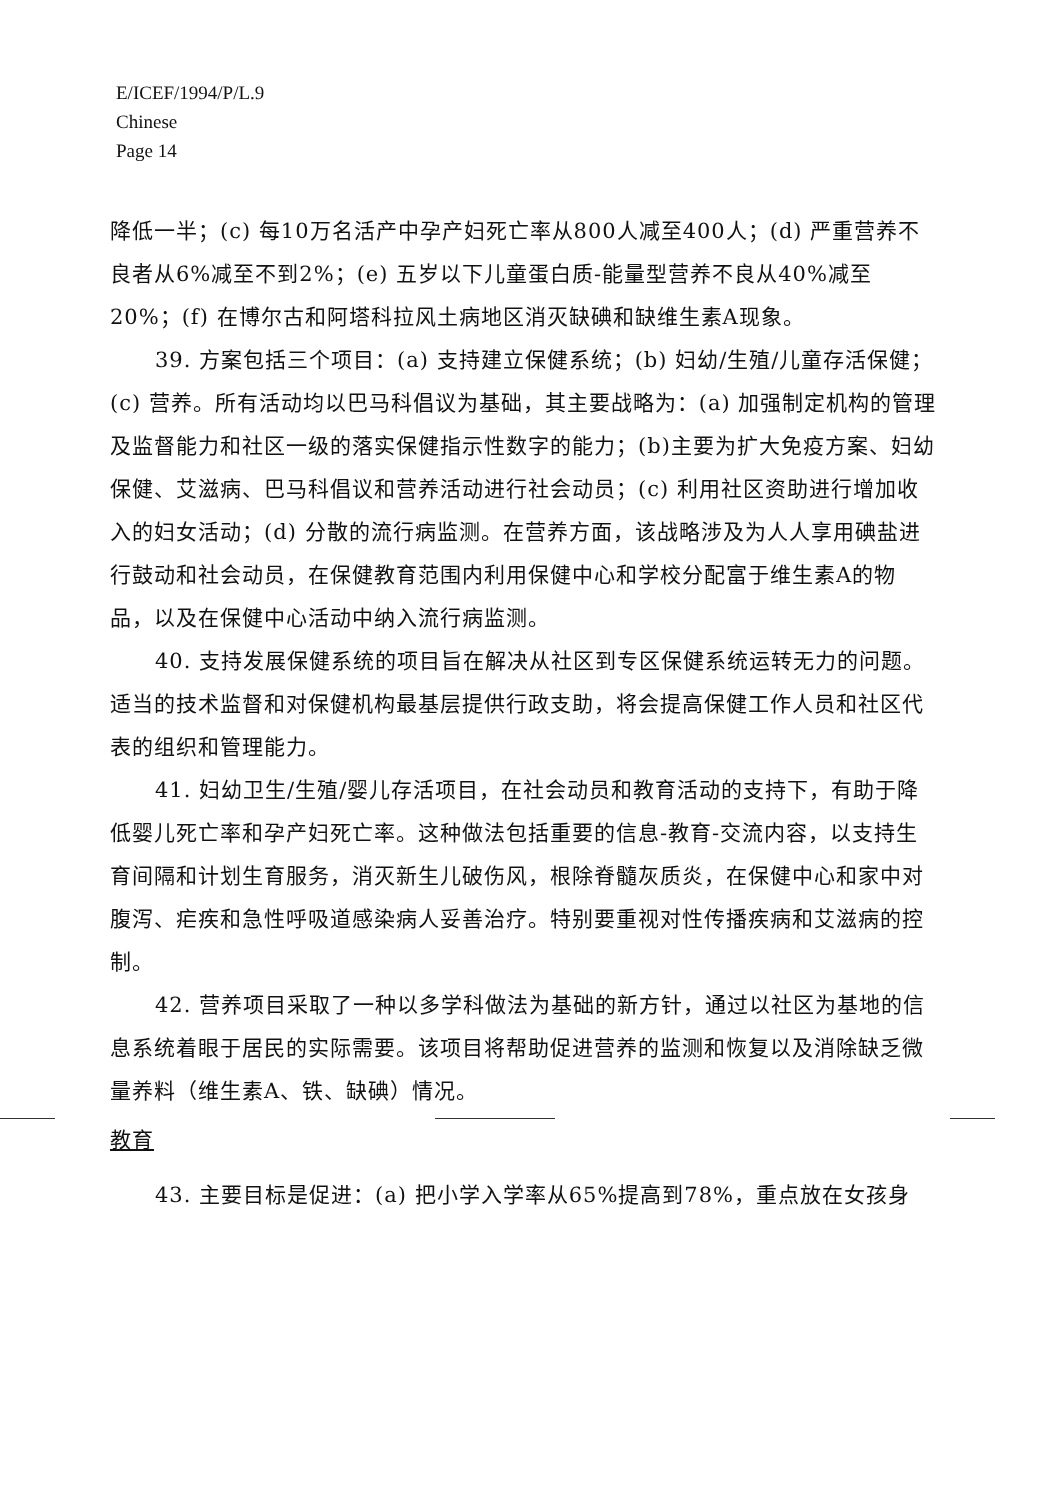E/ICEF/1994/P/L.9
Chinese
Page 14
降低一半；(c) 每10万名活产中孕产妇死亡率从800人减至400人；(d) 严重营养不良者从6%减至不到2%；(e) 五岁以下儿童蛋白质-能量型营养不良从40%减至20%；(f) 在博尔古和阿塔科拉风土病地区消灭缺碘和缺维生素A现象。
39. 方案包括三个项目：(a) 支持建立保健系统；(b) 妇幼/生殖/儿童存活保健；(c) 营养。所有活动均以巴马科倡议为基础，其主要战略为：(a) 加强制定机构的管理及监督能力和社区一级的落实保健指示性数字的能力；(b)主要为扩大免疫方案、妇幼保健、艾滋病、巴马科倡议和营养活动进行社会动员；(c) 利用社区资助进行增加收入的妇女活动；(d) 分散的流行病监测。在营养方面，该战略涉及为人人享用碘盐进行鼓动和社会动员，在保健教育范围内利用保健中心和学校分配富于维生素A的物品，以及在保健中心活动中纳入流行病监测。
40. 支持发展保健系统的项目旨在解决从社区到专区保健系统运转无力的问题。适当的技术监督和对保健机构最基层提供行政支助，将会提高保健工作人员和社区代表的组织和管理能力。
41. 妇幼卫生/生殖/婴儿存活项目，在社会动员和教育活动的支持下，有助于降低婴儿死亡率和孕产妇死亡率。这种做法包括重要的信息-教育-交流内容，以支持生育间隔和计划生育服务，消灭新生儿破伤风，根除脊髓灰质炎，在保健中心和家中对腹泻、疟疾和急性呼吸道感染病人妥善治疗。特别要重视对性传播疾病和艾滋病的控制。
42. 营养项目采取了一种以多学科做法为基础的新方针，通过以社区为基地的信息系统着眼于居民的实际需要。该项目将帮助促进营养的监测和恢复以及消除缺乏微量养料（维生素A、铁、缺碘）情况。
教育
43. 主要目标是促进：(a) 把小学入学率从65%提高到78%，重点放在女孩身